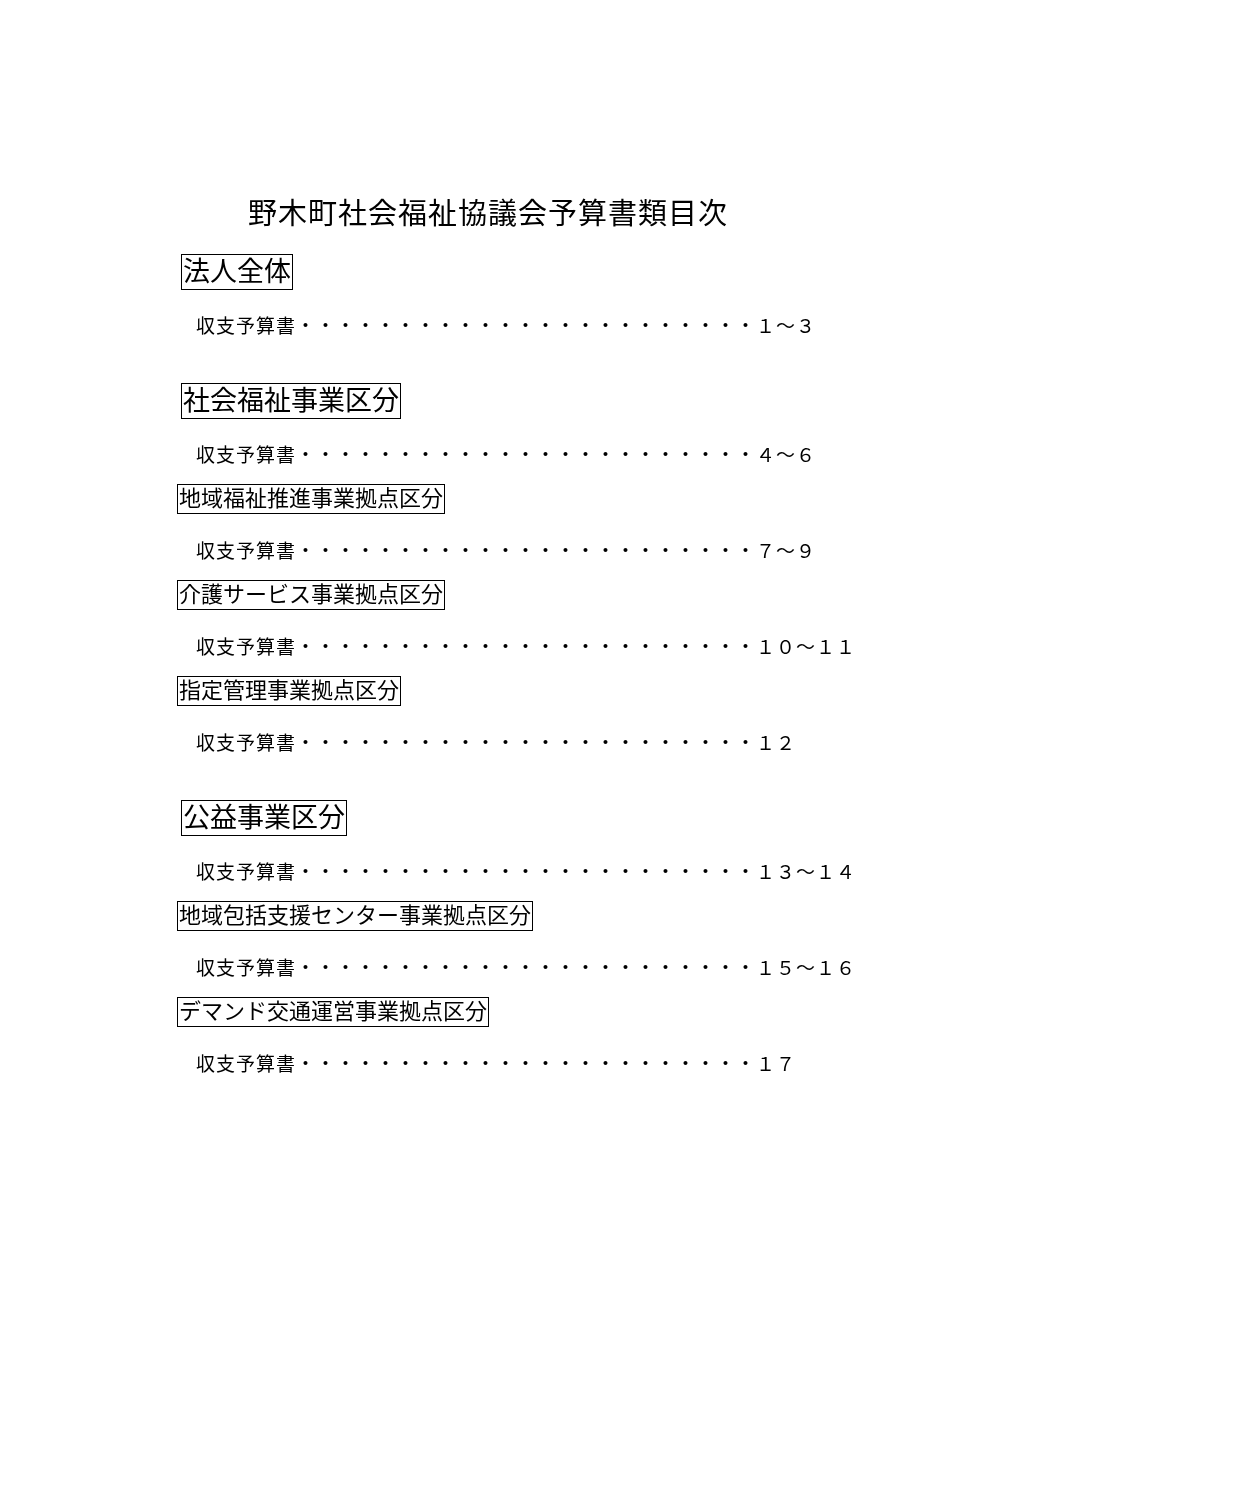野木町社会福祉協議会予算書類目次
法人全体
収支予算書・・・・・・・・・・・・・・・・・・・・・・・１～３
社会福祉事業区分
収支予算書・・・・・・・・・・・・・・・・・・・・・・・４～６
地域福祉推進事業拠点区分
収支予算書・・・・・・・・・・・・・・・・・・・・・・・７～９
介護サービス事業拠点区分
収支予算書・・・・・・・・・・・・・・・・・・・・・・・１０～１１
指定管理事業拠点区分
収支予算書・・・・・・・・・・・・・・・・・・・・・・・１２
公益事業区分
収支予算書・・・・・・・・・・・・・・・・・・・・・・・１３～１４
地域包括支援センター事業拠点区分
収支予算書・・・・・・・・・・・・・・・・・・・・・・・１５～１６
デマンド交通運営事業拠点区分
収支予算書・・・・・・・・・・・・・・・・・・・・・・・１７